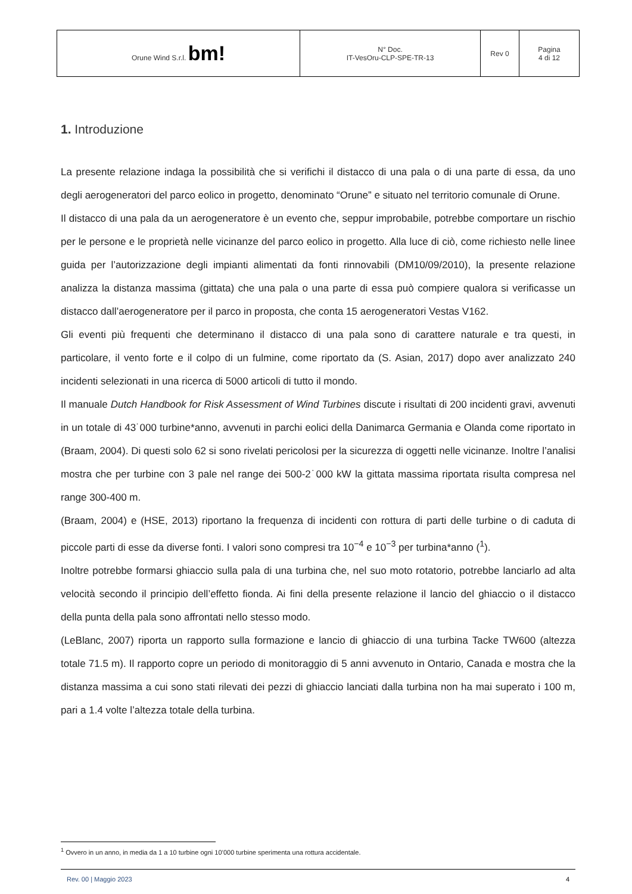| Orune Wind S.r.l. bm! | N° Doc. IT-VesOru-CLP-SPE-TR-13 | Rev 0 | Pagina 4 di 12 |
1. Introduzione
La presente relazione indaga la possibilità che si verifichi il distacco di una pala o di una parte di essa, da uno degli aerogeneratori del parco eolico in progetto, denominato “Orune” e situato nel territorio comunale di Orune.
Il distacco di una pala da un aerogeneratore è un evento che, seppur improbabile, potrebbe comportare un rischio per le persone e le proprietà nelle vicinanze del parco eolico in progetto. Alla luce di ciò, come richiesto nelle linee guida per l’autorizzazione degli impianti alimentati da fonti rinnovabili (DM10/09/2010), la presente relazione analizza la distanza massima (gittata) che una pala o una parte di essa può compiere qualora si verificasse un distacco dall’aerogeneratore per il parco in proposta, che conta 15 aerogeneratori Vestas V162.
Gli eventi più frequenti che determinano il distacco di una pala sono di carattere naturale e tra questi, in particolare, il vento forte e il colpo di un fulmine, come riportato da (S. Asian, 2017) dopo aver analizzato 240 incidenti selezionati in una ricerca di 5000 articoli di tutto il mondo.
Il manuale Dutch Handbook for Risk Assessment of Wind Turbines discute i risultati di 200 incidenti gravi, avvenuti in un totale di 43˙000 turbine*anno, avvenuti in parchi eolici della Danimarca Germania e Olanda come riportato in (Braam, 2004). Di questi solo 62 si sono rivelati pericolosi per la sicurezza di oggetti nelle vicinanze. Inoltre l’analisi mostra che per turbine con 3 pale nel range dei 500-2˙000 kW la gittata massima riportata risulta compresa nel range 300-400 m.
(Braam, 2004) e (HSE, 2013) riportano la frequenza di incidenti con rottura di parti delle turbine o di caduta di piccole parti di esse da diverse fonti. I valori sono compresi tra 10<sup>−4</sup> e 10<sup>−3</sup> per turbina*anno (<sup>1</sup>).
Inoltre potrebbe formarsi ghiaccio sulla pala di una turbina che, nel suo moto rotatorio, potrebbe lanciarlo ad alta velocità secondo il principio dell’effetto fionda. Ai fini della presente relazione il lancio del ghiaccio o il distacco della punta della pala sono affrontati nello stesso modo.
(LeBlanc, 2007) riporta un rapporto sulla formazione e lancio di ghiaccio di una turbina Tacke TW600 (altezza totale 71.5 m). Il rapporto copre un periodo di monitoraggio di 5 anni avvenuto in Ontario, Canada e mostra che la distanza massima a cui sono stati rilevati dei pezzi di ghiaccio lanciati dalla turbina non ha mai superato i 100 m, pari a 1.4 volte l’altezza totale della turbina.
<sup>1</sup> Ovvero in un anno, in media da 1 a 10 turbine ogni 10’000 turbine sperimenta una rottura accidentale.
Rev. 00 | Maggio 2023 4